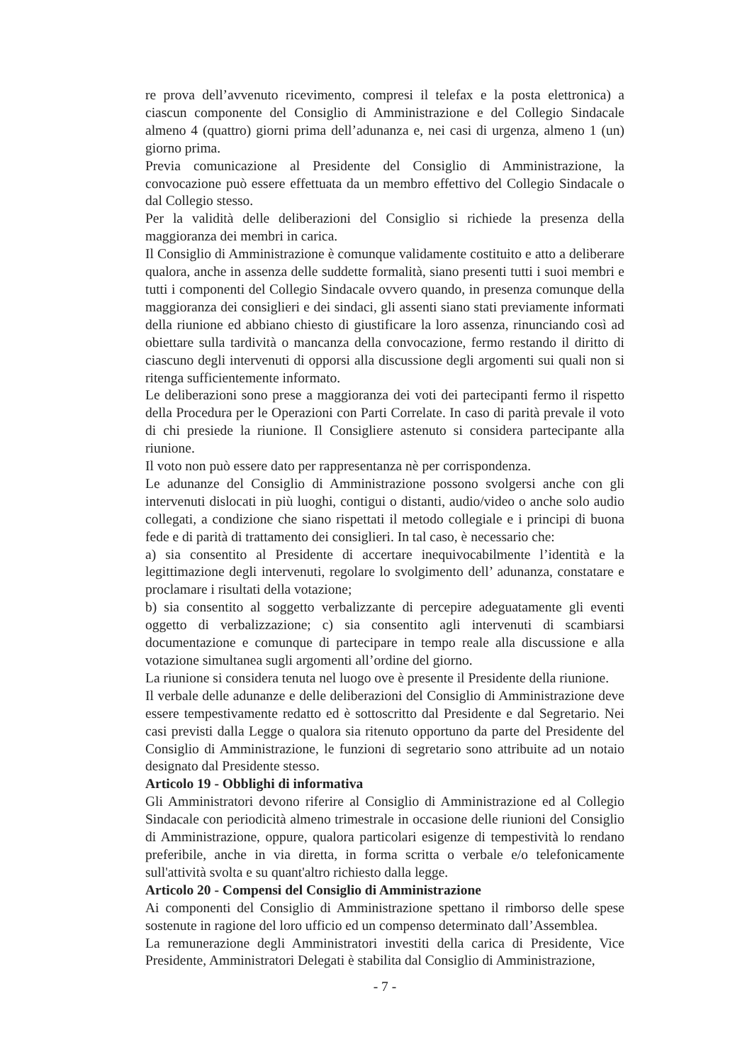re prova dell’avvenuto ricevimento, compresi il telefax e la posta elettronica) a ciascun componente del Consiglio di Amministrazione e del Collegio Sindacale almeno 4 (quattro) giorni prima dell’adunanza e, nei casi di urgenza, almeno 1 (un) giorno prima.
Previa comunicazione al Presidente del Consiglio di Amministrazione, la convocazione può essere effettuata da un membro effettivo del Collegio Sindacale o dal Collegio stesso.
Per la validità delle deliberazioni del Consiglio si richiede la presenza della maggioranza dei membri in carica.
Il Consiglio di Amministrazione è comunque validamente costituito e atto a deliberare qualora, anche in assenza delle suddette formalità, siano presenti tutti i suoi membri e tutti i componenti del Collegio Sindacale ovvero quando, in presenza comunque della maggioranza dei consiglieri e dei sindaci, gli assenti siano stati previamente informati della riunione ed abbiano chiesto di giustificare la loro assenza, rinunciando così ad obiettare sulla tardività o mancanza della convocazione, fermo restando il diritto di ciascuno degli intervenuti di opporsi alla discussione degli argomenti sui quali non si ritenga sufficientemente informato.
Le deliberazioni sono prese a maggioranza dei voti dei partecipanti fermo il rispetto della Procedura per le Operazioni con Parti Correlate. In caso di parità prevale il voto di chi presiede la riunione. Il Consigliere astenuto si considera partecipante alla riunione.
Il voto non può essere dato per rappresentanza nè per corrispondenza.
Le adunanze del Consiglio di Amministrazione possono svolgersi anche con gli intervenuti dislocati in più luoghi, contigui o distanti, audio/video o anche solo audio collegati, a condizione che siano rispettati il metodo collegiale e i principi di buona fede e di parità di trattamento dei consiglieri. In tal caso, è necessario che:
a) sia consentito al Presidente di accertare inequivocabilmente l’identità e la legittimazione degli intervenuti, regolare lo svolgimento dell’ adunanza, constatare e proclamare i risultati della votazione;
b) sia consentito al soggetto verbalizzante di percepire adeguatamente gli eventi oggetto di verbalizzazione; c) sia consentito agli intervenuti di scambiarsi documentazione e comunque di partecipare in tempo reale alla discussione e alla votazione simultanea sugli argomenti all’ordine del giorno.
La riunione si considera tenuta nel luogo ove è presente il Presidente della riunione.
Il verbale delle adunanze e delle deliberazioni del Consiglio di Amministrazione deve essere tempestivamente redatto ed è sottoscritto dal Presidente e dal Segretario. Nei casi previsti dalla Legge o qualora sia ritenuto opportuno da parte del Presidente del Consiglio di Amministrazione, le funzioni di segretario sono attribuite ad un notaio designato dal Presidente stesso.
Articolo 19 - Obblighi di informativa
Gli Amministratori devono riferire al Consiglio di Amministrazione ed al Collegio Sindacale con periodicità almeno trimestrale in occasione delle riunioni del Consiglio di Amministrazione, oppure, qualora particolari esigenze di tempestività lo rendano preferibile, anche in via diretta, in forma scritta o verbale e/o telefonicamente sull'attività svolta e su quant'altro richiesto dalla legge.
Articolo 20 - Compensi del Consiglio di Amministrazione
Ai componenti del Consiglio di Amministrazione spettano il rimborso delle spese sostenute in ragione del loro ufficio ed un compenso determinato dall’Assemblea.
La remunerazione degli Amministratori investiti della carica di Presidente, Vice Presidente, Amministratori Delegati è stabilita dal Consiglio di Amministrazione,
- 7 -